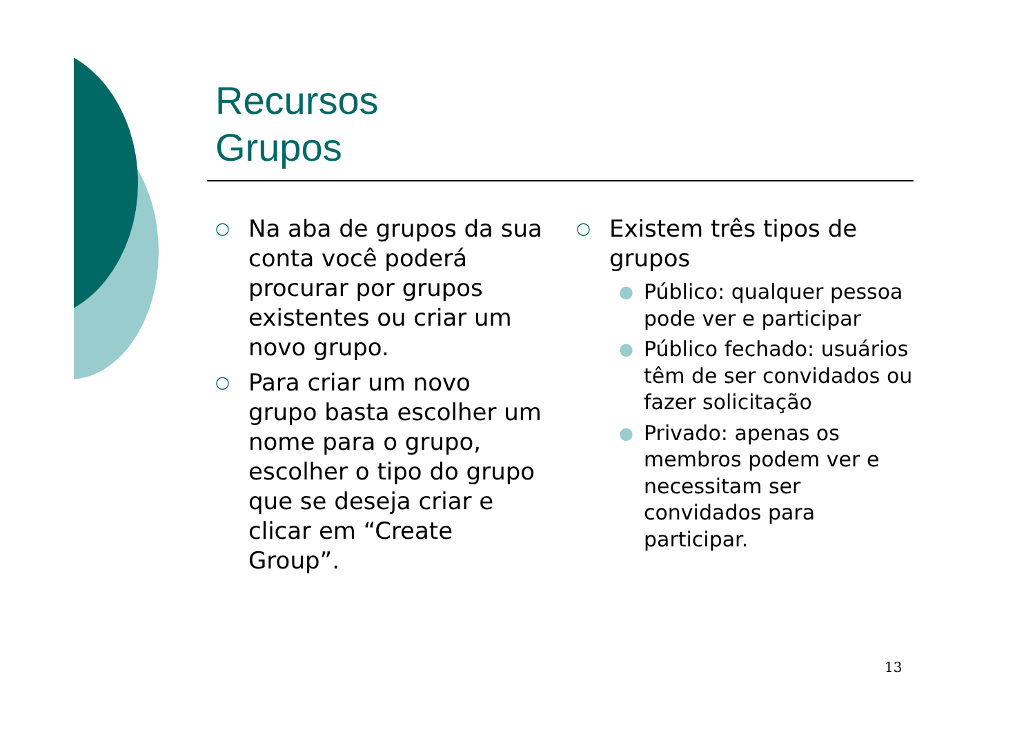Recursos
Grupos
○ Na aba de grupos da sua conta você poderá procurar por grupos existentes ou criar um novo grupo.
○ Para criar um novo grupo basta escolher um nome para o grupo, escolher o tipo do grupo que se deseja criar e clicar em “Create Group”.
○ Existem três tipos de grupos
● Público: qualquer pessoa pode ver e participar
● Público fechado: usuários têm de ser convidados ou fazer solicitação
● Privado: apenas os membros podem ver e necessitam ser convidados para participar.
13